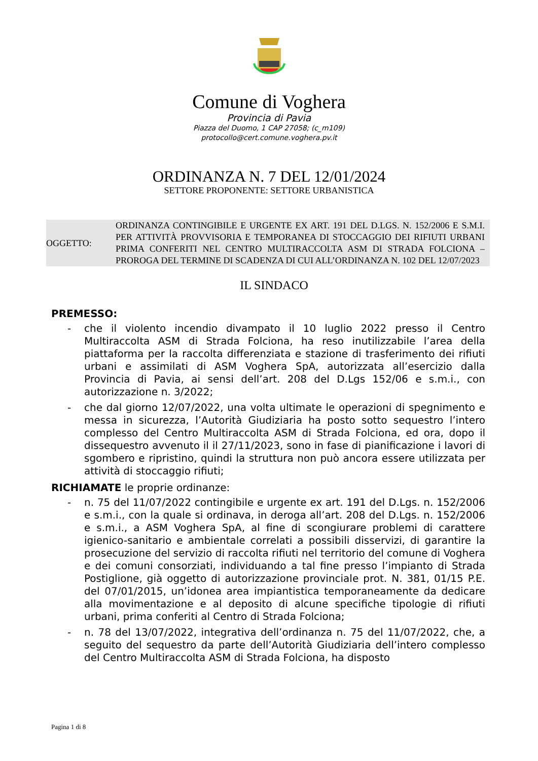Comune di Voghera
Provincia di Pavia
Piazza del Duomo, 1 CAP 27058; (c_m109)
protocollo@cert.comune.voghera.pv.it
ORDINANZA N. 7 DEL 12/01/2024
SETTORE PROPONENTE: SETTORE URBANISTICA
OGGETTO: ORDINANZA CONTINGIBILE E URGENTE EX ART. 191 DEL D.LGS. N. 152/2006 E S.M.I. PER ATTIVITÀ PROVVISORIA E TEMPORANEA DI STOCCAGGIO DEI RIFIUTI URBANI PRIMA CONFERITI NEL CENTRO MULTIRACCOLTA ASM DI STRADA FOLCIONA – PROROGA DEL TERMINE DI SCADENZA DI CUI ALL’ORDINANZA N. 102 DEL 12/07/2023
IL SINDACO
PREMESSO:
- che il violento incendio divampato il 10 luglio 2022 presso il Centro Multiraccolta ASM di Strada Folciona, ha reso inutilizzabile l’area della piattaforma per la raccolta differenziata e stazione di trasferimento dei rifiuti urbani e assimilati di ASM Voghera SpA, autorizzata all’esercizio dalla Provincia di Pavia, ai sensi dell’art. 208 del D.Lgs 152/06 e s.m.i., con autorizzazione n. 3/2022;
- che dal giorno 12/07/2022, una volta ultimate le operazioni di spegnimento e messa in sicurezza, l’Autorità Giudiziaria ha posto sotto sequestro l’intero complesso del Centro Multiraccolta ASM di Strada Folciona, ed ora, dopo il dissequestro avvenuto il il 27/11/2023, sono in fase di pianificazione i lavori di sgombero e ripristino, quindi la struttura non può ancora essere utilizzata per attività di stoccaggio rifiuti;
RICHIAMATE le proprie ordinanze:
- n. 75 del 11/07/2022 contingibile e urgente ex art. 191 del D.Lgs. n. 152/2006 e s.m.i., con la quale si ordinava, in deroga all’art. 208 del D.Lgs. n. 152/2006 e s.m.i., a ASM Voghera SpA, al fine di scongiurare problemi di carattere igienico-sanitario e ambientale correlati a possibili disservizi, di garantire la prosecuzione del servizio di raccolta rifiuti nel territorio del comune di Voghera e dei comuni consorziati, individuando a tal fine presso l’impianto di Strada Postiglione, già oggetto di autorizzazione provinciale prot. N. 381, 01/15 P.E. del 07/01/2015, un’idonea area impiantistica temporaneamente da dedicare alla movimentazione e al deposito di alcune specifiche tipologie di rifiuti urbani, prima conferiti al Centro di Strada Folciona;
- n. 78 del 13/07/2022, integrativa dell’ordinanza n. 75 del 11/07/2022, che, a seguito del sequestro da parte dell’Autorità Giudiziaria dell’intero complesso del Centro Multiraccolta ASM di Strada Folciona, ha disposto
Pagina 1 di 8